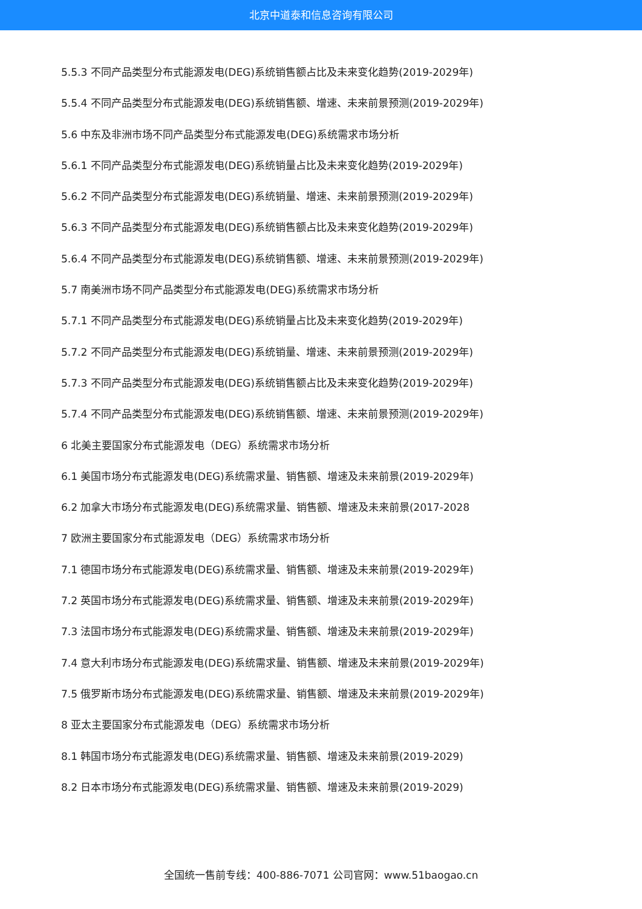北京中道泰和信息咨询有限公司
5.5.3 不同产品类型分布式能源发电(DEG)系统销售额占比及未来变化趋势(2019-2029年)
5.5.4 不同产品类型分布式能源发电(DEG)系统销售额、增速、未来前景预测(2019-2029年)
5.6 中东及非洲市场不同产品类型分布式能源发电(DEG)系统需求市场分析
5.6.1 不同产品类型分布式能源发电(DEG)系统销量占比及未来变化趋势(2019-2029年)
5.6.2 不同产品类型分布式能源发电(DEG)系统销量、增速、未来前景预测(2019-2029年)
5.6.3 不同产品类型分布式能源发电(DEG)系统销售额占比及未来变化趋势(2019-2029年)
5.6.4 不同产品类型分布式能源发电(DEG)系统销售额、增速、未来前景预测(2019-2029年)
5.7 南美洲市场不同产品类型分布式能源发电(DEG)系统需求市场分析
5.7.1 不同产品类型分布式能源发电(DEG)系统销量占比及未来变化趋势(2019-2029年)
5.7.2 不同产品类型分布式能源发电(DEG)系统销量、增速、未来前景预测(2019-2029年)
5.7.3 不同产品类型分布式能源发电(DEG)系统销售额占比及未来变化趋势(2019-2029年)
5.7.4 不同产品类型分布式能源发电(DEG)系统销售额、增速、未来前景预测(2019-2029年)
6 北美主要国家分布式能源发电（DEG）系统需求市场分析
6.1 美国市场分布式能源发电(DEG)系统需求量、销售额、增速及未来前景(2019-2029年)
6.2 加拿大市场分布式能源发电(DEG)系统需求量、销售额、增速及未来前景(2017-2028
7 欧洲主要国家分布式能源发电（DEG）系统需求市场分析
7.1 德国市场分布式能源发电(DEG)系统需求量、销售额、增速及未来前景(2019-2029年)
7.2 英国市场分布式能源发电(DEG)系统需求量、销售额、增速及未来前景(2019-2029年)
7.3 法国市场分布式能源发电(DEG)系统需求量、销售额、增速及未来前景(2019-2029年)
7.4 意大利市场分布式能源发电(DEG)系统需求量、销售额、增速及未来前景(2019-2029年)
7.5 俄罗斯市场分布式能源发电(DEG)系统需求量、销售额、增速及未来前景(2019-2029年)
8 亚太主要国家分布式能源发电（DEG）系统需求市场分析
8.1 韩国市场分布式能源发电(DEG)系统需求量、销售额、增速及未来前景(2019-2029)
8.2 日本市场分布式能源发电(DEG)系统需求量、销售额、增速及未来前景(2019-2029)
全国统一售前专线：400-886-7071 公司官网：www.51baogao.cn